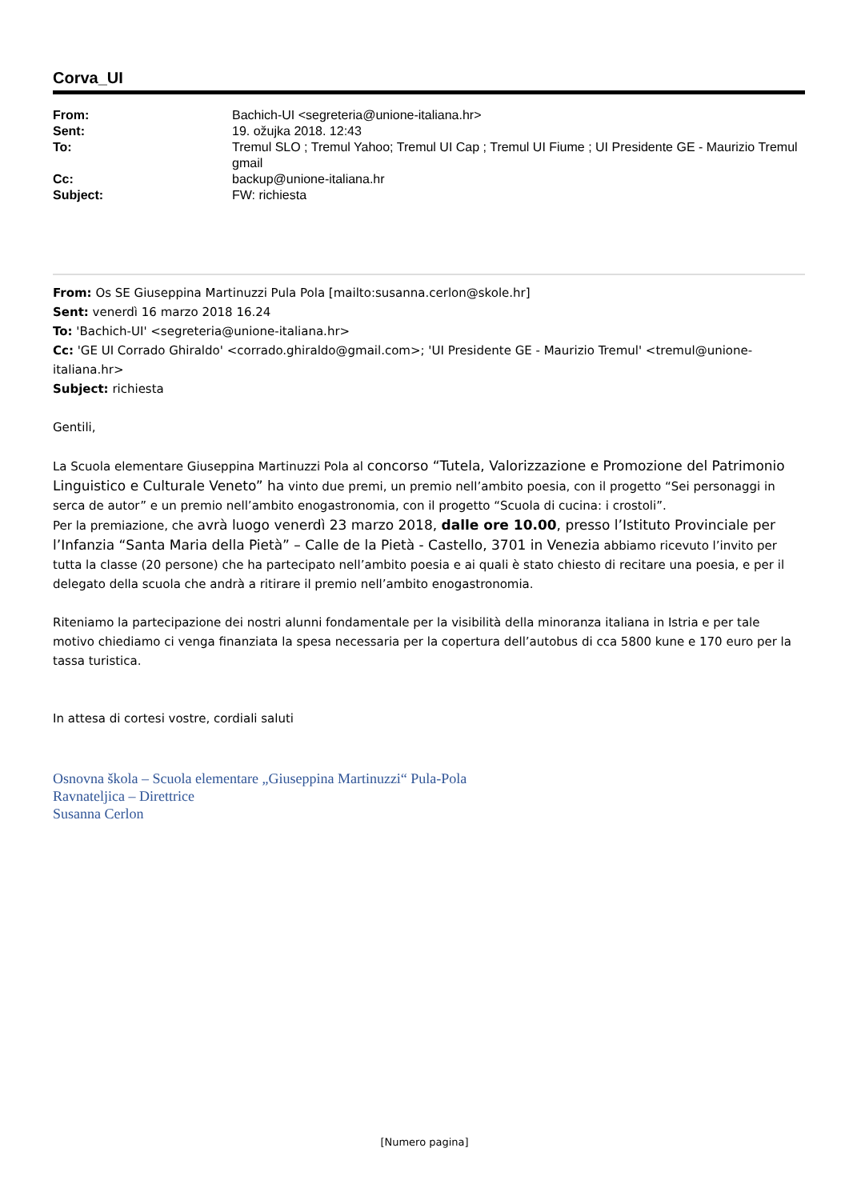Corva_UI
| From: | Bachich-UI <segreteria@unione-italiana.hr> |
| Sent: | 19. ožujka 2018. 12:43 |
| To: | Tremul SLO ; Tremul Yahoo; Tremul UI Cap ; Tremul UI Fiume ; UI Presidente GE - Maurizio Tremul gmail |
| Cc: | backup@unione-italiana.hr |
| Subject: | FW: richiesta |
From: Os SE Giuseppina Martinuzzi Pula Pola [mailto:susanna.cerlon@skole.hr]
Sent: venerdì 16 marzo 2018 16.24
To: 'Bachich-UI' <segreteria@unione-italiana.hr>
Cc: 'GE UI Corrado Ghiraldo' <corrado.ghiraldo@gmail.com>; 'UI Presidente GE - Maurizio Tremul' <tremul@unione-italiana.hr>
Subject: richiesta
Gentili,
La Scuola elementare Giuseppina Martinuzzi Pola al concorso “Tutela, Valorizzazione e Promozione del Patrimonio Linguistico e Culturale Veneto” ha vinto due premi, un premio nell’ambito poesia, con il progetto “Sei personaggi in serca de autor” e un premio nell’ambito enogastronomia, con il progetto “Scuola di cucina: i crostoli”.
Per la premiazione, che avrà luogo venerdì 23 marzo 2018, dalle ore 10.00, presso l’Istituto Provinciale per l’Infanzia “Santa Maria della Pietà” – Calle de la Pietà - Castello, 3701 in Venezia abbiamo ricevuto l’invito per tutta la classe (20 persone) che ha partecipato nell’ambito poesia e ai quali è stato chiesto di recitare una poesia, e per il delegato della scuola che andrà a ritirare il premio nell’ambito enogastronomia.
Riteniamo la partecipazione dei nostri alunni fondamentale per la visibilità della minoranza italiana in Istria e per tale motivo chiediamo ci venga finanziata la spesa necessaria per la copertura dell’autobus di cca 5800 kune e 170 euro per la tassa turistica.
In attesa di cortesi vostre, cordiali saluti
Osnovna škola – Scuola elementare „Giuseppina Martinuzzi“ Pula-Pola
Ravnateljica – Direttrice
Susanna Cerlon
[Numero pagina]